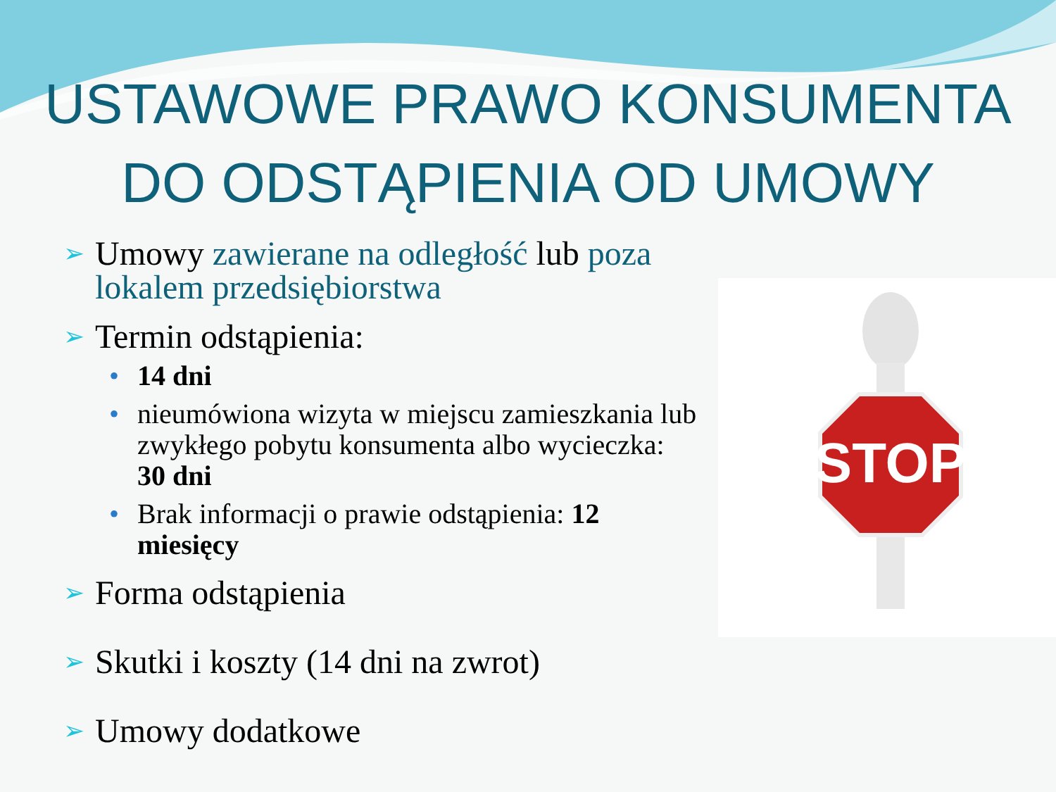USTAWOWE PRAWO KONSUMENTA
DO ODSTĄPIENIA OD UMOWY
STOP
➢ Umowy zawierane na odległość lub poza lokalem przedsiębiorstwa
➢ Termin odstąpienia:
• 14 dni
• nieumówiona wizyta w miejscu zamieszkania lub zwykłego pobytu konsumenta albo wycieczka: 30 dni
• Brak informacji o prawie odstąpienia: 12 miesięcy
➢ Forma odstąpienia
➢ Skutki i koszty (14 dni na zwrot)
➢ Umowy dodatkowe